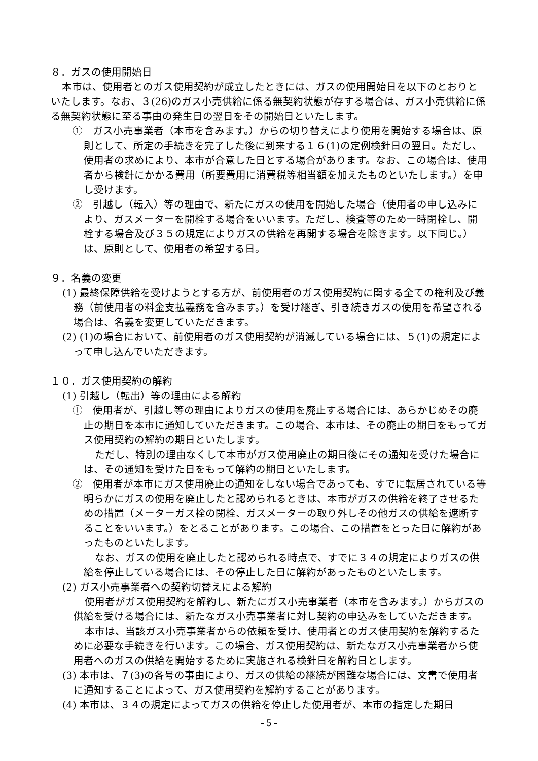８．ガスの使用開始日
本市は、使用者とのガス使用契約が成立したときには、ガスの使用開始日を以下のとおりといたします。なお、３(26)のガス小売供給に係る無契約状態が存する場合は、ガス小売供給に係る無契約状態に至る事由の発生日の翌日をその開始日といたします。
①　ガス小売事業者（本市を含みます。）からの切り替えにより使用を開始する場合は、原則として、所定の手続きを完了した後に到来する１６(1)の定例検針日の翌日。ただし、使用者の求めにより、本市が合意した日とする場合があります。なお、この場合は、使用者から検針にかかる費用（所要費用に消費税等相当額を加えたものといたします。）を申し受けます。
②　引越し（転入）等の理由で、新たにガスの使用を開始した場合（使用者の申し込みにより、ガスメーターを開栓する場合をいいます。ただし、検査等のため一時閉栓し、開栓する場合及び３５の規定によりガスの供給を再開する場合を除きます。以下同じ。）は、原則として、使用者の希望する日。
９．名義の変更
(1) 最終保障供給を受けようとする方が、前使用者のガス使用契約に関する全ての権利及び義務（前使用者の料金支払義務を含みます。）を受け継ぎ、引き続きガスの使用を希望される場合は、名義を変更していただきます。
(2) (1)の場合において、前使用者のガス使用契約が消滅している場合には、５(1)の規定によって申し込んでいただきます。
１０．ガス使用契約の解約
(1) 引越し（転出）等の理由による解約
①　使用者が、引越し等の理由によりガスの使用を廃止する場合には、あらかじめその廃止の期日を本市に通知していただきます。この場合、本市は、その廃止の期日をもってガス使用契約の解約の期日といたします。
ただし、特別の理由なくして本市がガス使用廃止の期日後にその通知を受けた場合には、その通知を受けた日をもって解約の期日といたします。
②　使用者が本市にガス使用廃止の通知をしない場合であっても、すでに転居されている等明らかにガスの使用を廃止したと認められるときは、本市がガスの供給を終了させるための措置（メーターガス栓の閉栓、ガスメーターの取り外しその他ガスの供給を遮断することをいいます。）をとることがあります。この場合、この措置をとった日に解約があったものといたします。
なお、ガスの使用を廃止したと認められる時点で、すでに３４の規定によりガスの供給を停止している場合には、その停止した日に解約があったものといたします。
(2) ガス小売事業者への契約切替えによる解約
使用者がガス使用契約を解約し、新たにガス小売事業者（本市を含みます。）からガスの供給を受ける場合には、新たなガス小売事業者に対し契約の申込みをしていただきます。
本市は、当該ガス小売事業者からの依頼を受け、使用者とのガス使用契約を解約するために必要な手続きを行います。この場合、ガス使用契約は、新たなガス小売事業者から使用者へのガスの供給を開始するために実施される検針日を解約日とします。
(3) 本市は、７(3)の各号の事由により、ガスの供給の継続が困難な場合には、文書で使用者に通知することによって、ガス使用契約を解約することがあります。
(4) 本市は、３４の規定によってガスの供給を停止した使用者が、本市の指定した期日
- 5 -